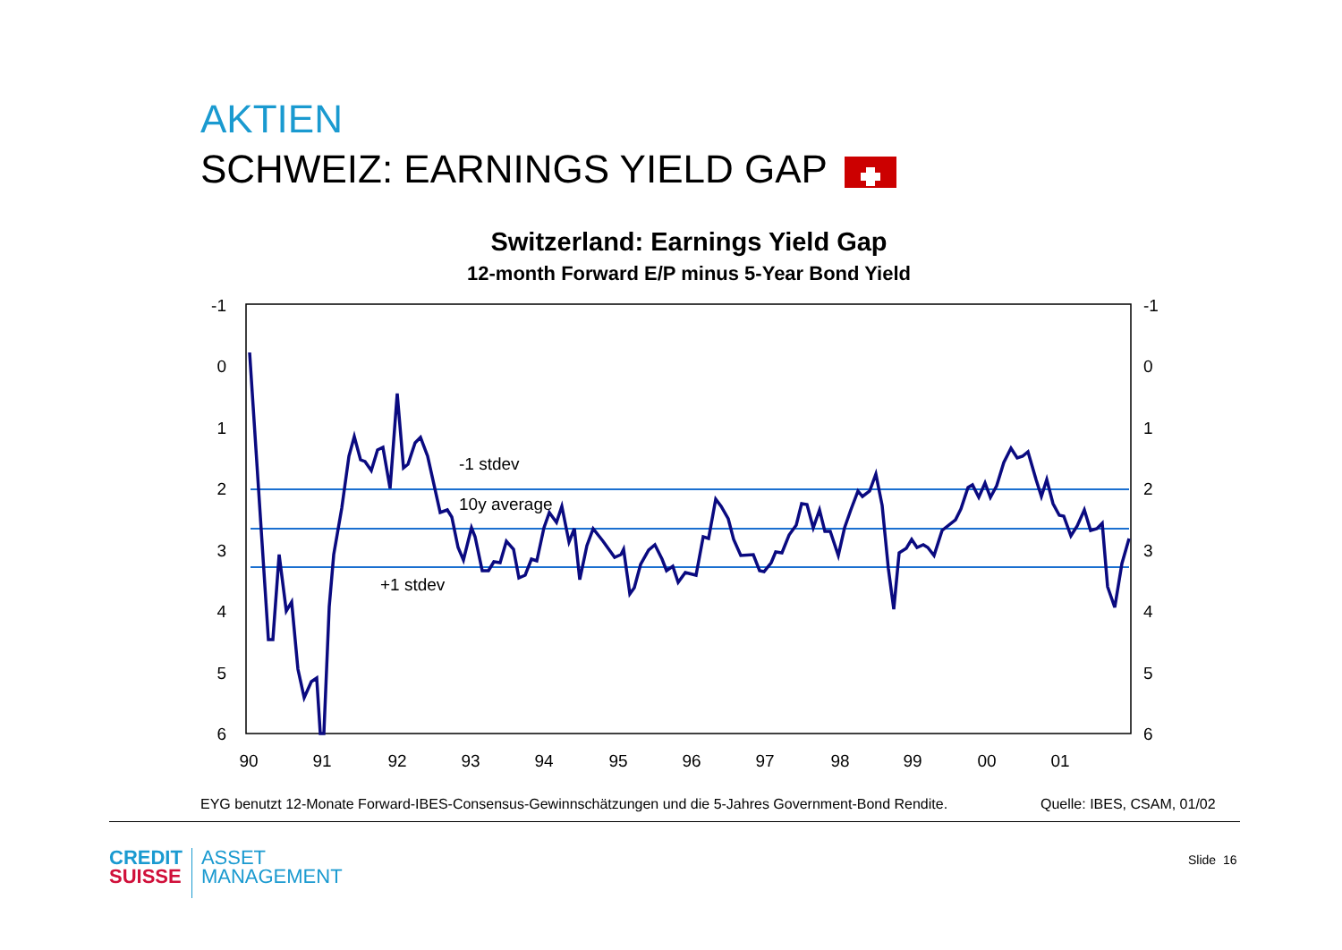AKTIEN
SCHWEIZ: EARNINGS YIELD GAP
Switzerland: Earnings Yield Gap
12-month Forward E/P minus 5-Year Bond Yield
-1
0
1
2
3
4
5
6
-1
0
1
2
3
4
5
6
90
91
92
93
94
95
96
97
98
99
00
01
-1 stdev
10y average
+1 stdev
EYG benutzt 12-Monate Forward-IBES-Consensus-Gewinnschätzungen und die 5-Jahres Government-Bond Rendite.
Quelle: IBES, CSAM, 01/02
CREDIT
SUISSE
ASSET
MANAGEMENT
Slide 16